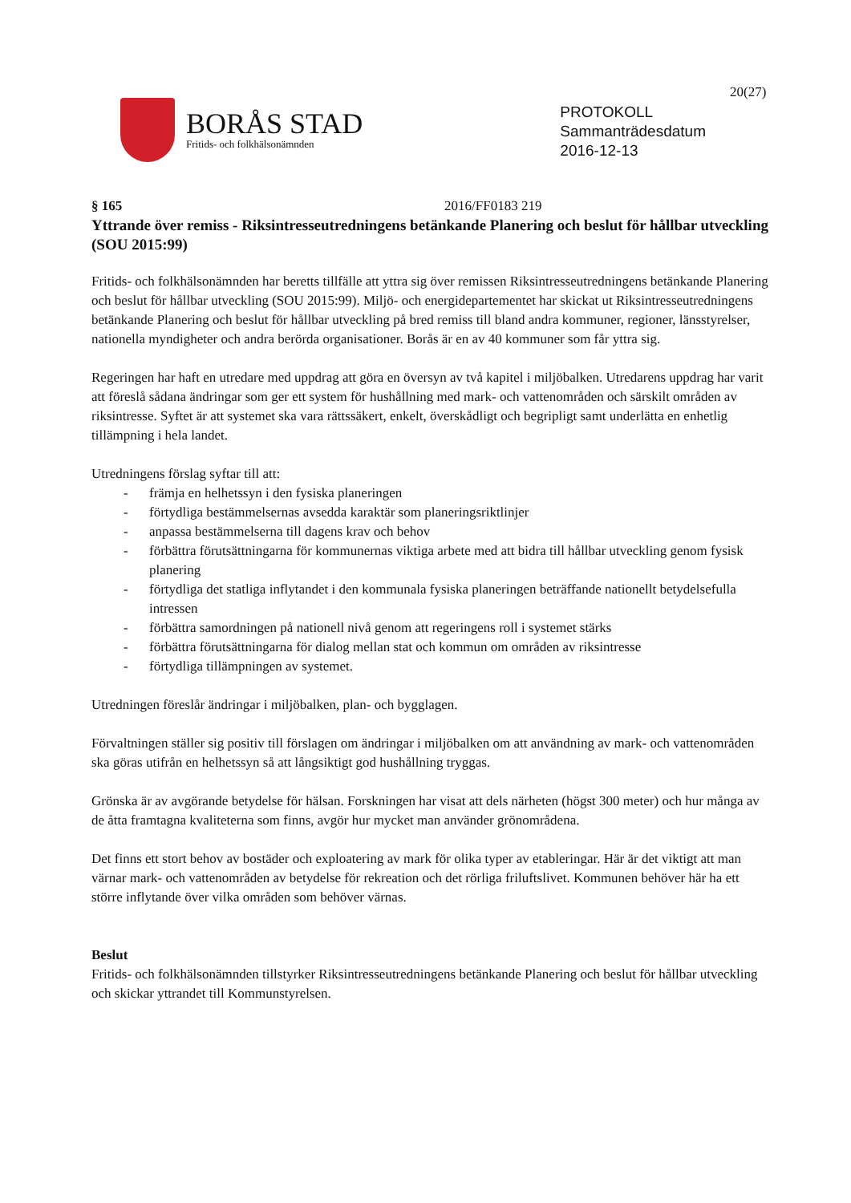20(27)
BORÅS STAD
Fritids- och folkhälsonämnden
PROTOKOLL
Sammanträdesdatum
2016-12-13
§ 165 2016/FF0183 219
Yttrande över remiss - Riksintresseutredningens betänkande Planering och beslut för hållbar utveckling (SOU 2015:99)
Fritids- och folkhälsonämnden har beretts tillfälle att yttra sig över remissen Riksintresseutredningens betänkande Planering och beslut för hållbar utveckling (SOU 2015:99). Miljö- och energidepartementet har skickat ut Riksintresseutredningens betänkande Planering och beslut för hållbar utveckling på bred remiss till bland andra kommuner, regioner, länsstyrelser, nationella myndigheter och andra berörda organisationer. Borås är en av 40 kommuner som får yttra sig.
Regeringen har haft en utredare med uppdrag att göra en översyn av två kapitel i miljöbalken. Utredarens uppdrag har varit att föreslå sådana ändringar som ger ett system för hushållning med mark- och vattenområden och särskilt områden av riksintresse. Syftet är att systemet ska vara rättssäkert, enkelt, överskådligt och begripligt samt underlätta en enhetlig tillämpning i hela landet.
Utredningens förslag syftar till att:
- främja en helhetssyn i den fysiska planeringen
- förtydliga bestämmelsernas avsedda karaktär som planeringsriktlinjer
- anpassa bestämmelserna till dagens krav och behov
- förbättra förutsättningarna för kommunernas viktiga arbete med att bidra till hållbar utveckling genom fysisk planering
- förtydliga det statliga inflytandet i den kommunala fysiska planeringen beträffande nationellt betydelsefulla intressen
- förbättra samordningen på nationell nivå genom att regeringens roll i systemet stärks
- förbättra förutsättningarna för dialog mellan stat och kommun om områden av riksintresse
- förtydliga tillämpningen av systemet.
Utredningen föreslår ändringar i miljöbalken, plan- och bygglagen.
Förvaltningen ställer sig positiv till förslagen om ändringar i miljöbalken om att användning av mark- och vattenområden ska göras utifrån en helhetssyn så att långsiktigt god hushållning tryggas.
Grönska är av avgörande betydelse för hälsan. Forskningen har visat att dels närheten (högst 300 meter) och hur många av de åtta framtagna kvaliteterna som finns, avgör hur mycket man använder grönområdena.
Det finns ett stort behov av bostäder och exploatering av mark för olika typer av etableringar. Här är det viktigt att man värnar mark- och vattenområden av betydelse för rekreation och det rörliga friluftslivet. Kommunen behöver här ha ett större inflytande över vilka områden som behöver värnas.
Beslut
Fritids- och folkhälsonämnden tillstyrker Riksintresseutredningens betänkande Planering och beslut för hållbar utveckling och skickar yttrandet till Kommunstyrelsen.